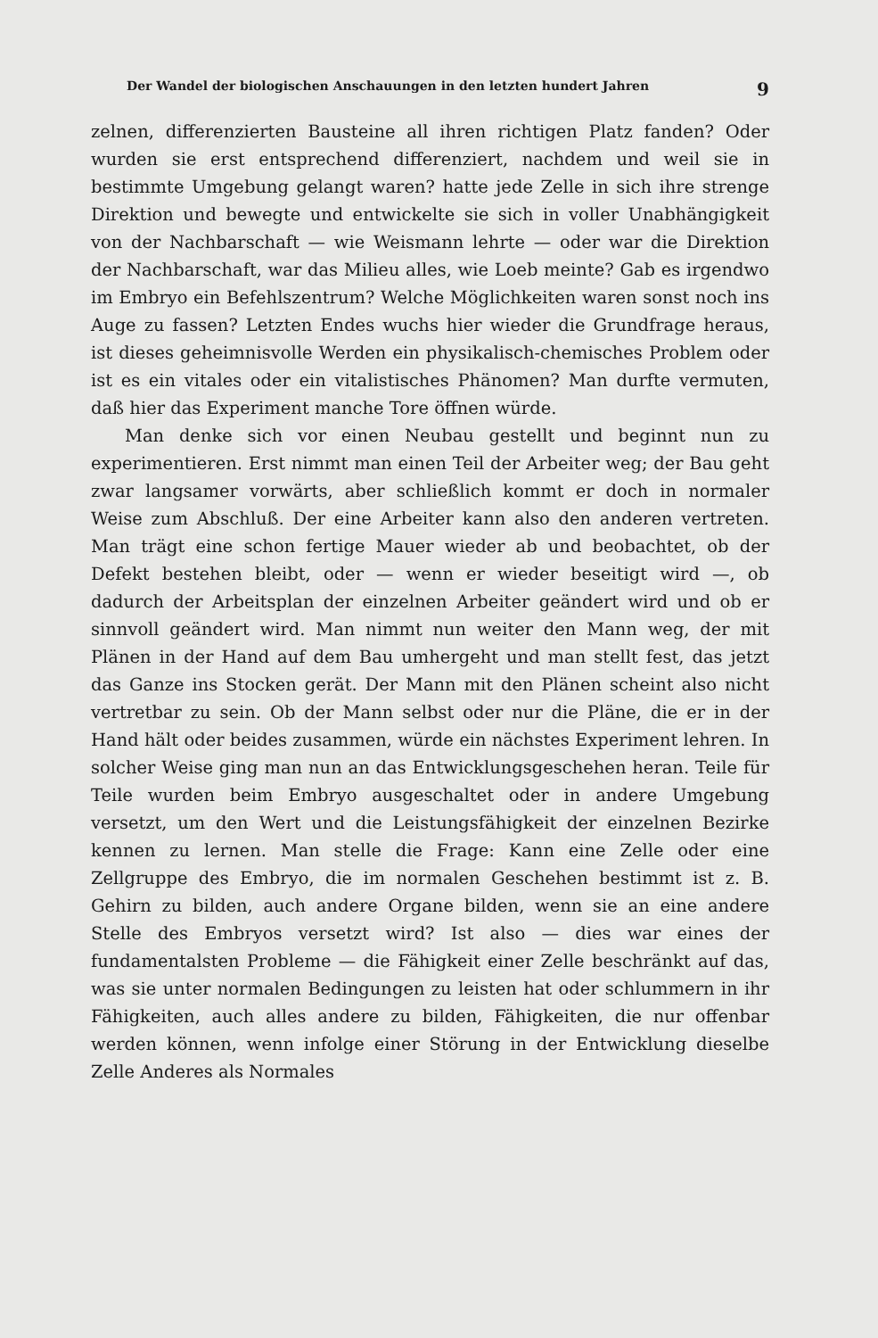Der Wandel der biologischen Anschauungen in den letzten hundert Jahren 9
zelnen, differenzierten Bausteine all ihren richtigen Platz fanden? Oder wurden sie erst entsprechend differenziert, nachdem und weil sie in bestimmte Umgebung gelangt waren? hatte jede Zelle in sich ihre strenge Direktion und bewegte und entwickelte sie sich in voller Unabhängigkeit von der Nachbarschaft — wie Weismann lehrte — oder war die Direktion der Nachbarschaft, war das Milieu alles, wie Loeb meinte? Gab es irgendwo im Embryo ein Befehlszentrum? Welche Möglichkeiten waren sonst noch ins Auge zu fassen? Letzten Endes wuchs hier wieder die Grundfrage heraus, ist dieses geheimnisvolle Werden ein physikalisch-chemisches Problem oder ist es ein vitales oder ein vitalistisches Phänomen? Man durfte vermuten, daß hier das Experiment manche Tore öffnen würde.
Man denke sich vor einen Neubau gestellt und beginnt nun zu experimentieren. Erst nimmt man einen Teil der Arbeiter weg; der Bau geht zwar langsamer vorwärts, aber schließlich kommt er doch in normaler Weise zum Abschluß. Der eine Arbeiter kann also den anderen vertreten. Man trägt eine schon fertige Mauer wieder ab und beobachtet, ob der Defekt bestehen bleibt, oder — wenn er wieder beseitigt wird —, ob dadurch der Arbeitsplan der einzelnen Arbeiter geändert wird und ob er sinnvoll geändert wird. Man nimmt nun weiter den Mann weg, der mit Plänen in der Hand auf dem Bau umhergeht und man stellt fest, das jetzt das Ganze ins Stocken gerät. Der Mann mit den Plänen scheint also nicht vertretbar zu sein. Ob der Mann selbst oder nur die Pläne, die er in der Hand hält oder beides zusammen, würde ein nächstes Experiment lehren. In solcher Weise ging man nun an das Entwicklungsgeschehen heran. Teile für Teile wurden beim Embryo ausgeschaltet oder in andere Umgebung versetzt, um den Wert und die Leistungsfähigkeit der einzelnen Bezirke kennen zu lernen. Man stelle die Frage: Kann eine Zelle oder eine Zellgruppe des Embryo, die im normalen Geschehen bestimmt ist z. B. Gehirn zu bilden, auch andere Organe bilden, wenn sie an eine andere Stelle des Embryos versetzt wird? Ist also — dies war eines der fundamentalsten Probleme — die Fähigkeit einer Zelle beschränkt auf das, was sie unter normalen Bedingungen zu leisten hat oder schlummern in ihr Fähigkeiten, auch alles andere zu bilden, Fähigkeiten, die nur offenbar werden können, wenn infolge einer Störung in der Entwicklung dieselbe Zelle Anderes als Normales